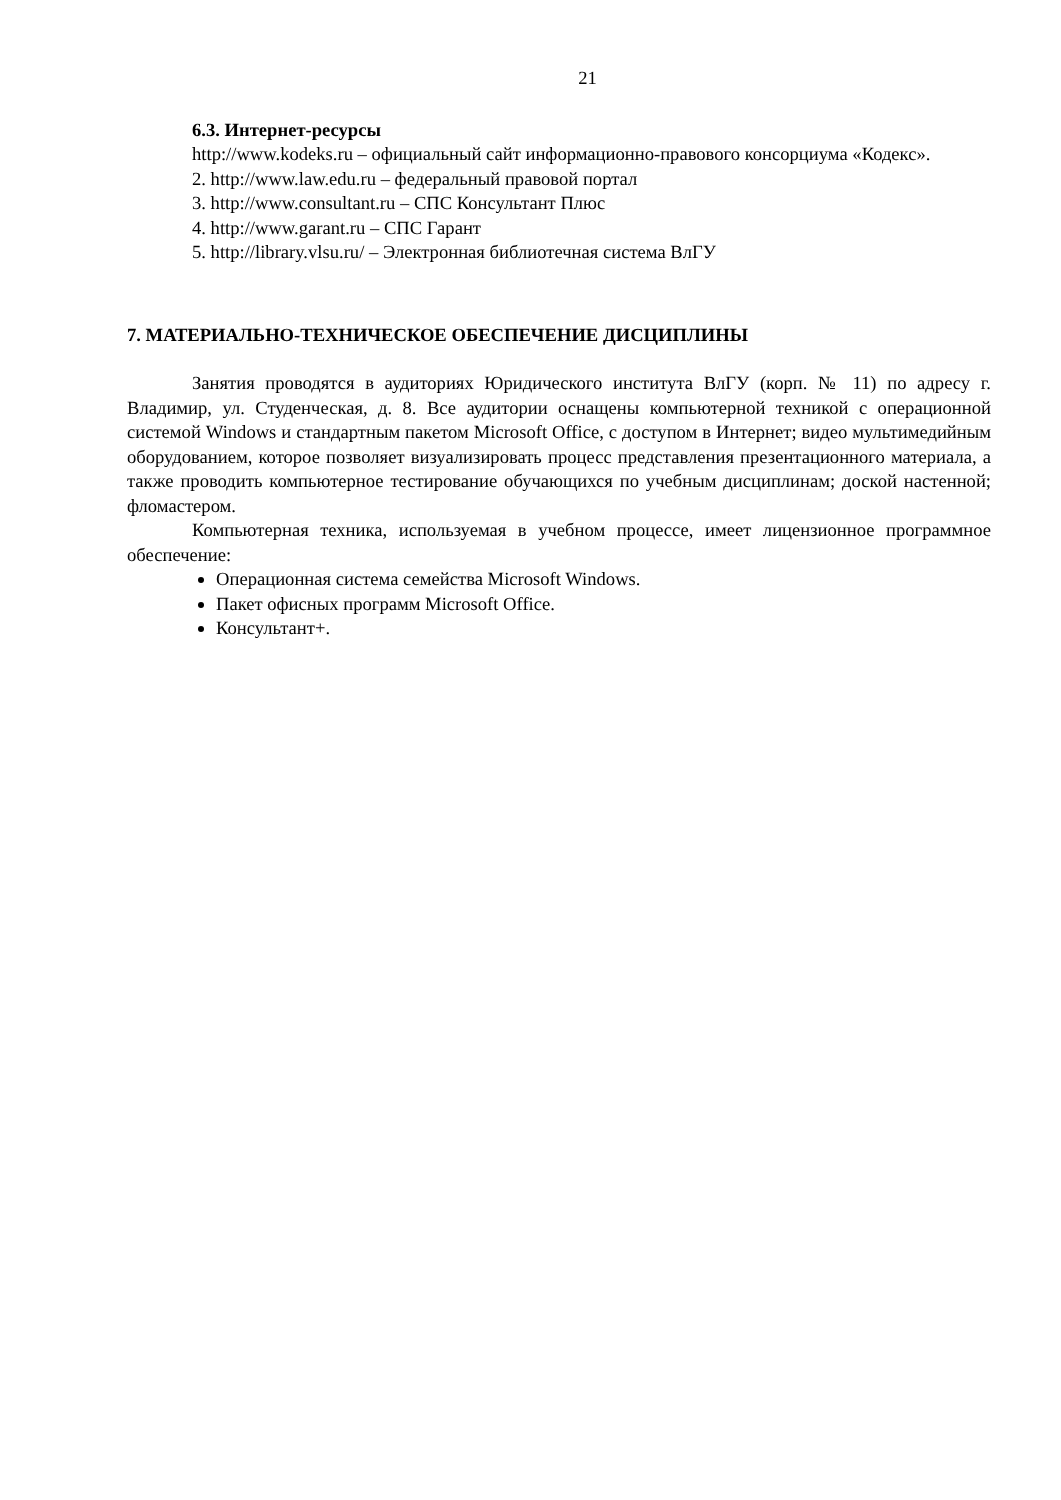21
6.3. Интернет-ресурсы
http://www.kodeks.ru – официальный сайт информационно-правового консорциума «Кодекс».
2. http://www.law.edu.ru – федеральный правовой портал
3. http://www.consultant.ru – СПС Консультант Плюс
4. http://www.garant.ru – СПС Гарант
5. http://library.vlsu.ru/ – Электронная библиотечная система ВлГУ
7. МАТЕРИАЛЬНО-ТЕХНИЧЕСКОЕ ОБЕСПЕЧЕНИЕ ДИСЦИПЛИНЫ
Занятия проводятся в аудиториях Юридического института ВлГУ (корп. № 11) по адресу г. Владимир, ул. Студенческая, д. 8. Все аудитории оснащены компьютерной техникой с операционной системой Windows и стандартным пакетом Microsoft Office, с доступом в Интернет; видео мультимедийным оборудованием, которое позволяет визуализировать процесс представления презентационного материала, а также проводить компьютерное тестирование обучающихся по учебным дисциплинам; доской настенной; фломастером.
Компьютерная техника, используемая в учебном процессе, имеет лицензионное программное обеспечение:
Операционная система семейства Microsoft Windows.
Пакет офисных программ Microsoft Office.
Консультант+.